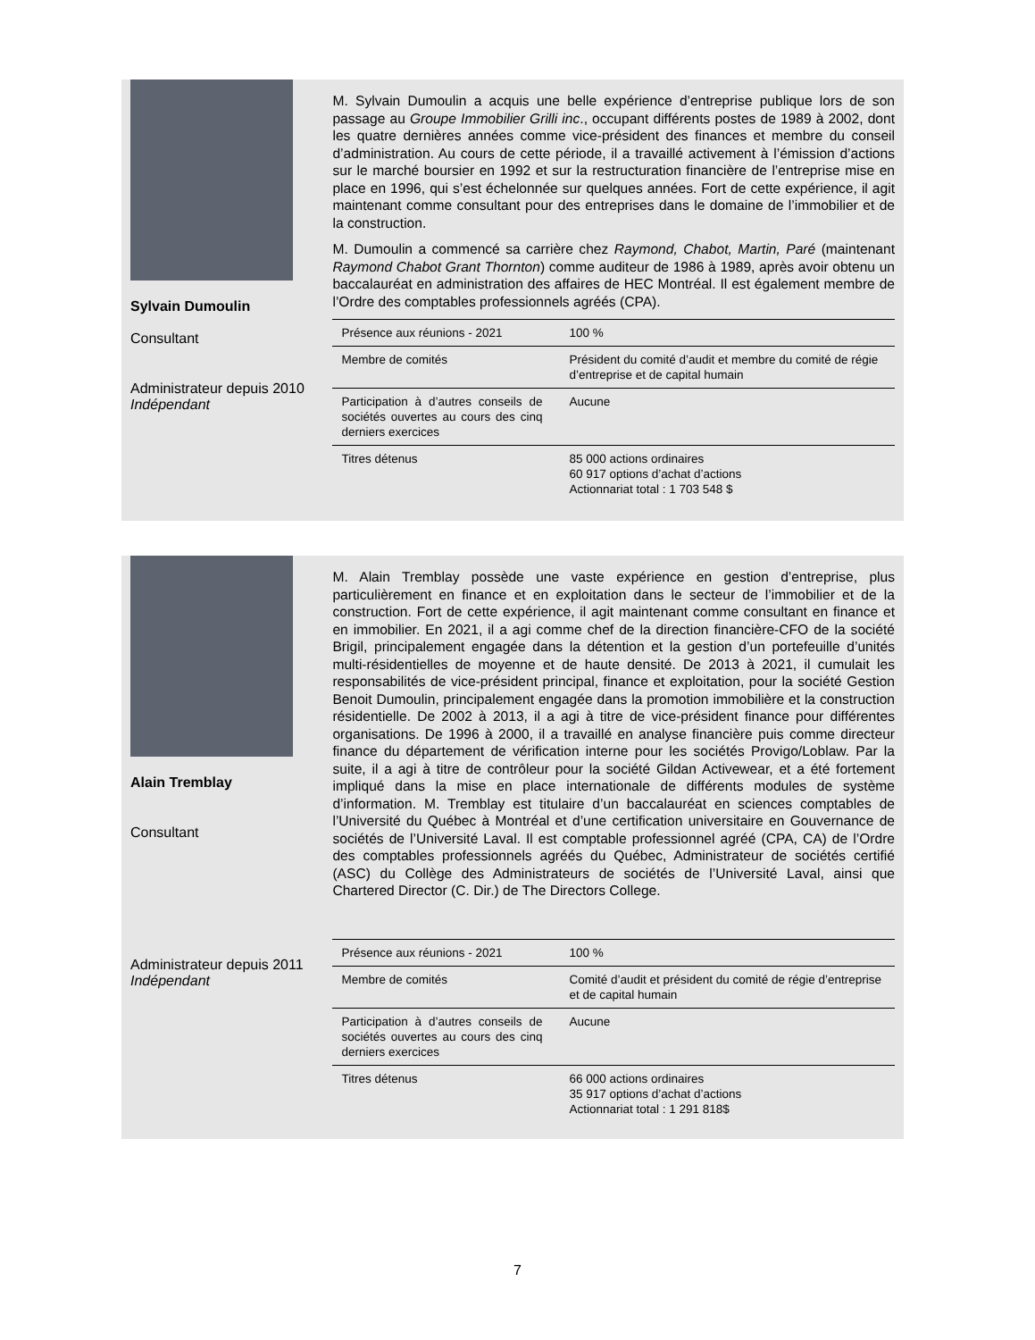Sylvain Dumoulin
Consultant
Administrateur depuis 2010
Indépendant
M. Sylvain Dumoulin a acquis une belle expérience d’entreprise publique lors de son passage au Groupe Immobilier Grilli inc., occupant différents postes de 1989 à 2002, dont les quatre dernières années comme vice-président des finances et membre du conseil d’administration. Au cours de cette période, il a travaillé activement à l’émission d’actions sur le marché boursier en 1992 et sur la restructuration financière de l’entreprise mise en place en 1996, qui s’est échelonnée sur quelques années. Fort de cette expérience, il agit maintenant comme consultant pour des entreprises dans le domaine de l’immobilier et de la construction.
M. Dumoulin a commencé sa carrière chez Raymond, Chabot, Martin, Paré (maintenant Raymond Chabot Grant Thornton) comme auditeur de 1986 à 1989, après avoir obtenu un baccalauréat en administration des affaires de HEC Montréal. Il est également membre de l’Ordre des comptables professionnels agréés (CPA).
| Présence aux réunions - 2021 | 100 % |
| Membre de comités | Président du comité d’audit et membre du comité de régie d’entreprise et de capital humain |
| Participation à d’autres conseils de sociétés ouvertes au cours des cinq derniers exercices | Aucune |
| Titres détenus | 85 000 actions ordinaires 60 917 options d’achat d’actions Actionnariat total : 1 703 548 $ |
Alain Tremblay
Consultant
Administrateur depuis 2011
Indépendant
M. Alain Tremblay possède une vaste expérience en gestion d’entreprise, plus particulièrement en finance et en exploitation dans le secteur de l’immobilier et de la construction. Fort de cette expérience, il agit maintenant comme consultant en finance et en immobilier. En 2021, il a agi comme chef de la direction financière-CFO de la société Brigil, principalement engagée dans la détention et la gestion d’un portefeuille d’unités multi-résidentielles de moyenne et de haute densité. De 2013 à 2021, il cumulait les responsabilités de vice-président principal, finance et exploitation, pour la société Gestion Benoit Dumoulin, principalement engagée dans la promotion immobilière et la construction résidentielle. De 2002 à 2013, il a agi à titre de vice-président finance pour différentes organisations. De 1996 à 2000, il a travaillé en analyse financière puis comme directeur finance du département de vérification interne pour les sociétés Provigo/Loblaw. Par la suite, il a agi à titre de contrôleur pour la société Gildan Activewear, et a été fortement impliqué dans la mise en place internationale de différents modules de système d’information. M. Tremblay est titulaire d’un baccalauréat en sciences comptables de l’Université du Québec à Montréal et d’une certification universitaire en Gouvernance de sociétés de l’Université Laval. Il est comptable professionnel agréé (CPA, CA) de l’Ordre des comptables professionnels agréés du Québec, Administrateur de sociétés certifié (ASC) du Collège des Administrateurs de sociétés de l’Université Laval, ainsi que Chartered Director (C. Dir.) de The Directors College.
| Présence aux réunions - 2021 | 100 % |
| Membre de comités | Comité d’audit et président du comité de régie d’entreprise et de capital humain |
| Participation à d’autres conseils de sociétés ouvertes au cours des cinq derniers exercices | Aucune |
| Titres détenus | 66 000 actions ordinaires 35 917 options d’achat d’actions Actionnariat total : 1 291 818$ |
7